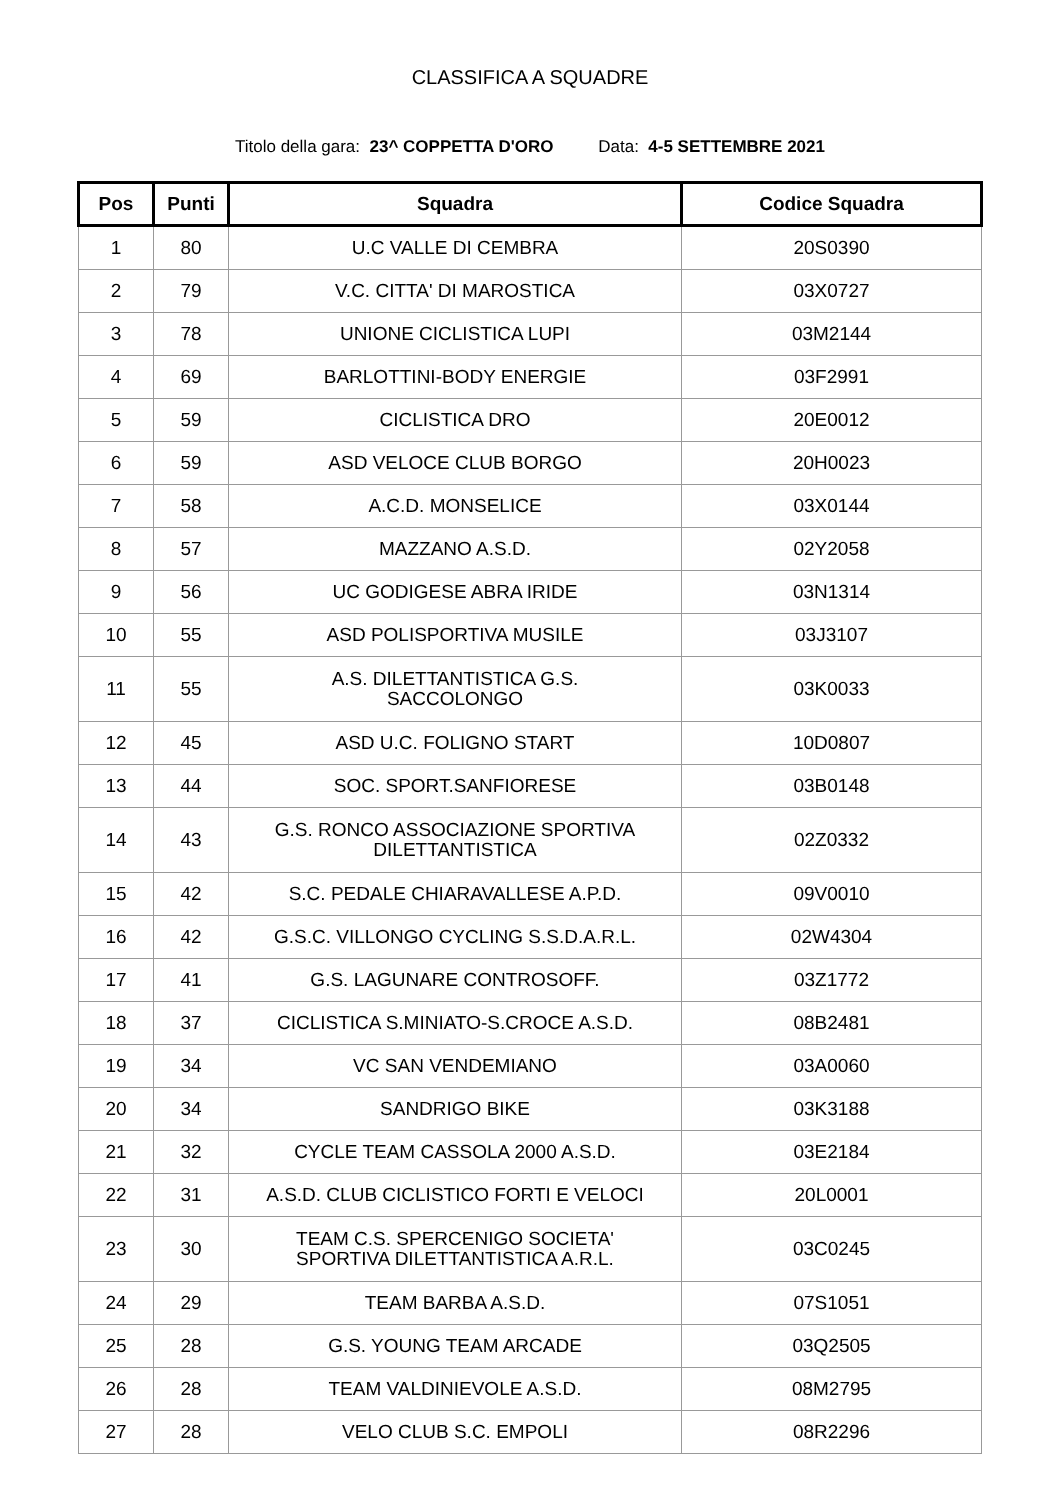CLASSIFICA A SQUADRE
Titolo della gara: 23^ COPPETTA D'ORO Data: 4-5 SETTEMBRE 2021
| Pos | Punti | Squadra | Codice Squadra |
| --- | --- | --- | --- |
| 1 | 80 | U.C VALLE DI CEMBRA | 20S0390 |
| 2 | 79 | V.C. CITTA' DI MAROSTICA | 03X0727 |
| 3 | 78 | UNIONE CICLISTICA LUPI | 03M2144 |
| 4 | 69 | BARLOTTINI-BODY ENERGIE | 03F2991 |
| 5 | 59 | CICLISTICA DRO | 20E0012 |
| 6 | 59 | ASD VELOCE CLUB BORGO | 20H0023 |
| 7 | 58 | A.C.D. MONSELICE | 03X0144 |
| 8 | 57 | MAZZANO A.S.D. | 02Y2058 |
| 9 | 56 | UC GODIGESE ABRA IRIDE | 03N1314 |
| 10 | 55 | ASD POLISPORTIVA MUSILE | 03J3107 |
| 11 | 55 | A.S. DILETTANTISTICA G.S. SACCOLONGO | 03K0033 |
| 12 | 45 | ASD U.C. FOLIGNO START | 10D0807 |
| 13 | 44 | SOC. SPORT.SANFIORESE | 03B0148 |
| 14 | 43 | G.S. RONCO ASSOCIAZIONE SPORTIVA DILETTANTISTICA | 02Z0332 |
| 15 | 42 | S.C. PEDALE CHIARAVALLESE A.P.D. | 09V0010 |
| 16 | 42 | G.S.C. VILLONGO CYCLING S.S.D.A.R.L. | 02W4304 |
| 17 | 41 | G.S. LAGUNARE CONTROSOFF. | 03Z1772 |
| 18 | 37 | CICLISTICA S.MINIATO-S.CROCE A.S.D. | 08B2481 |
| 19 | 34 | VC SAN VENDEMIANO | 03A0060 |
| 20 | 34 | SANDRIGO BIKE | 03K3188 |
| 21 | 32 | CYCLE TEAM CASSOLA 2000 A.S.D. | 03E2184 |
| 22 | 31 | A.S.D. CLUB CICLISTICO FORTI E VELOCI | 20L0001 |
| 23 | 30 | TEAM C.S. SPERCENIGO SOCIETA' SPORTIVA DILETTANTISTICA A.R.L. | 03C0245 |
| 24 | 29 | TEAM BARBA A.S.D. | 07S1051 |
| 25 | 28 | G.S. YOUNG TEAM ARCADE | 03Q2505 |
| 26 | 28 | TEAM VALDINIEVOLE A.S.D. | 08M2795 |
| 27 | 28 | VELO CLUB S.C. EMPOLI | 08R2296 |